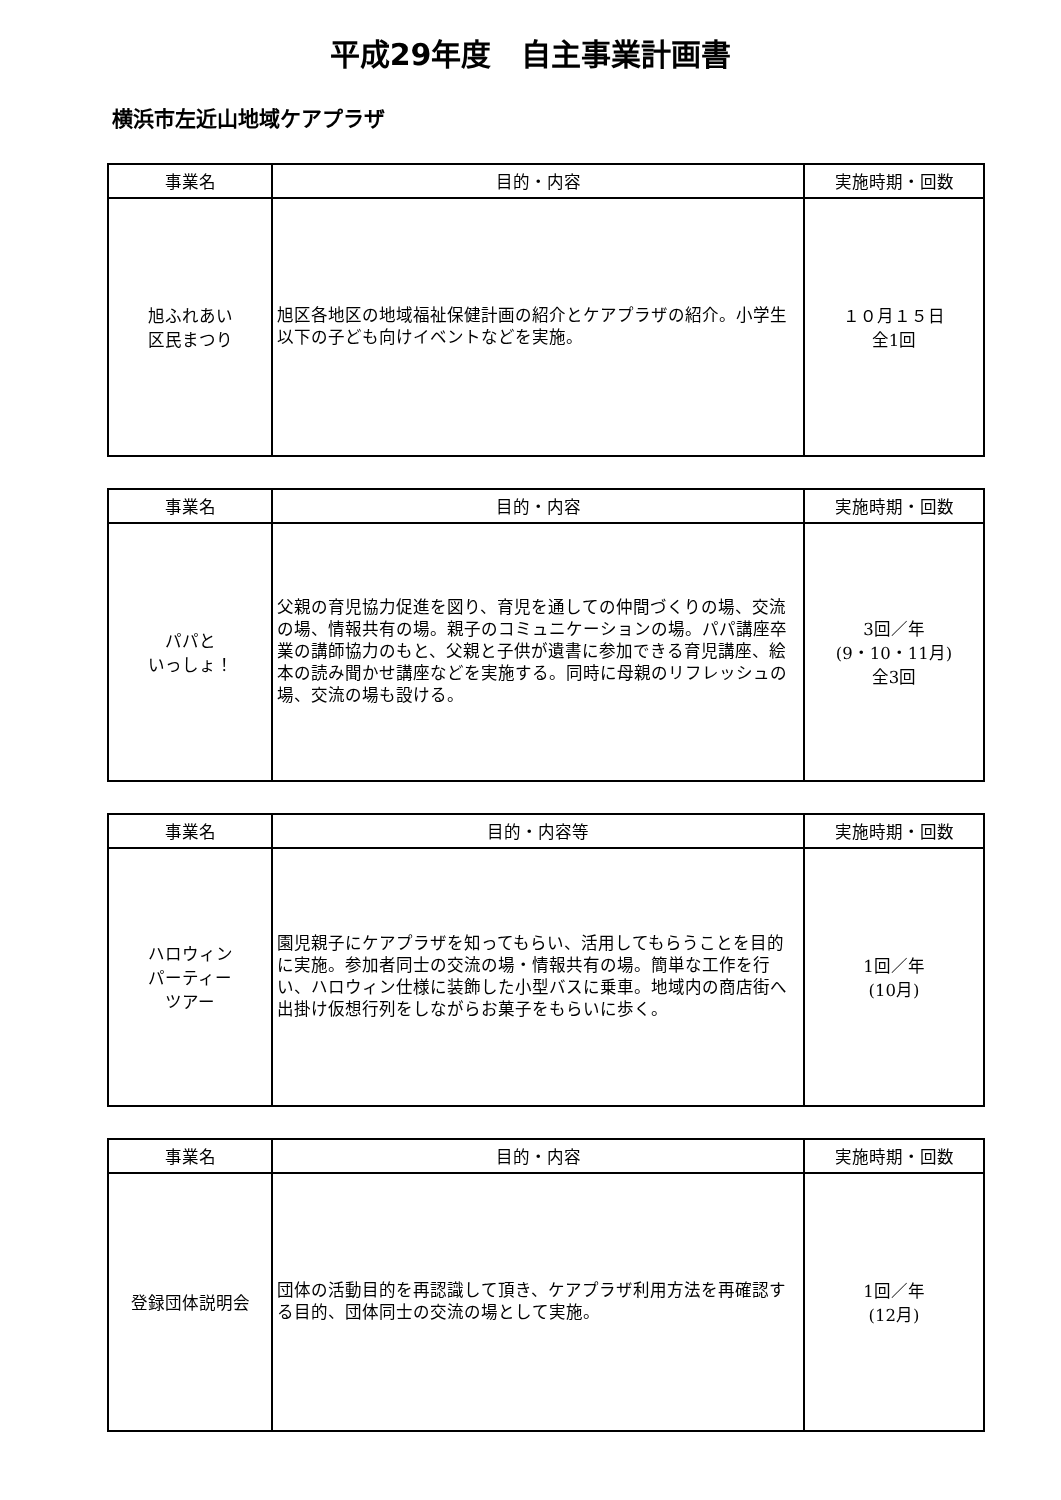平成29年度　自主事業計画書
横浜市左近山地域ケアプラザ
| 事業名 | 目的・内容 | 実施時期・回数 |
| --- | --- | --- |
| 旭ふれあい 区民まつり | 旭区各地区の地域福祉保健計画の紹介とケアプラザの紹介。小学生以下の子ども向けイベントなどを実施。 | １０月１５日 全1回 |
| 事業名 | 目的・内容 | 実施時期・回数 |
| --- | --- | --- |
| パパと いっしょ！ | 父親の育児協力促進を図り、育児を通しての仲間づくりの場、交流の場、情報共有の場。親子のコミュニケーションの場。パパ講座卒業の講師協力のもと、父親と子供が遺書に参加できる育児講座、絵本の読み聞かせ講座などを実施する。同時に母親のリフレッシュの場、交流の場も設ける。 | 3回／年 (9・10・11月) 全3回 |
| 事業名 | 目的・内容等 | 実施時期・回数 |
| --- | --- | --- |
| ハロウィン パーティー ツアー | 園児親子にケアプラザを知ってもらい、活用してもらうことを目的に実施。参加者同士の交流の場・情報共有の場。簡単な工作を行い、ハロウィン仕様に装飾した小型バスに乗車。地域内の商店街へ出掛け仮想行列をしながらお菓子をもらいに歩く。 | 1回／年 (10月) |
| 事業名 | 目的・内容 | 実施時期・回数 |
| --- | --- | --- |
| 登録団体説明会 | 団体の活動目的を再認識して頂き、ケアプラザ利用方法を再確認する目的、団体同士の交流の場として実施。 | 1回／年 (12月) |